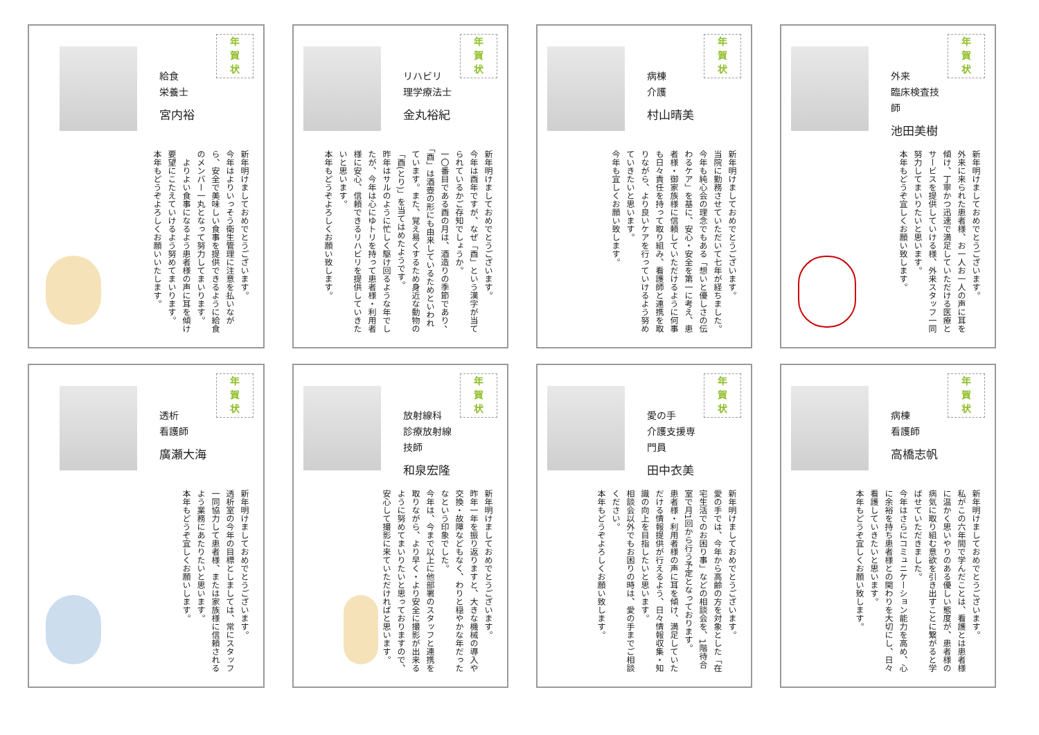給食
栄養士
宮内裕
年
賀
状
新年明けましておめでとうございます。
今年はよりいっそう衛生管理に注意を払いながら、安全で美味しい食事を提供できるように給食のメンバー一丸となって努力してまいります。
　よりよい食事になるよう患者様の声に耳を傾け要望にこたえていけるよう努めてまいります。
本年もどうぞよろしくお願いいたします。
リハビリ
理学療法士
金丸裕紀
年
賀
状
新年明けましておめでとうございます。
今年は酉年ですが、なぜ「酉」という漢字が当てられているかご存知でしょうか。
一〇番目である酉の月は、酒造りの季節であり、「酉」は酒壺の形にも由来しているためといわれています。また、覚え易くするため身近な動物の「酉(とり)」を当てはめたようです。
昨年はサルのように忙しく駆け回るような年でしたが、今年は心にゆトリを持って患者様・利用者様に安心、信頼できるリハビリを提供していきたいと思います。
本年もどうぞよろしくお願い致します。
病棟
介護
村山晴美
年
賀
状
新年明けましておめでとうございます。
当院に勤務させていただいて七年が経ちました。
今年も純心会の理念でもある「想いと優しさの伝わるケア」を基に、安心・安全を第一に考え、患者様・御家族様に信頼していただけるように何事も日々責任を持って取り組み、看護師と連携を取りながら、より良いケアを行っていけるよう努めていきたいと思います。
今年も宜しくお願い致します。
外来
臨床検査技師
池田美樹
年
賀
状
新年明けましておめでとうございます。
外来に来られた患者様、お一人お一人の声に耳を傾け、丁寧かつ迅速で満足していただける医療とサービスを提供していける様、外来スタッフ一同努力してまいりたいと思います。
本年もどうぞ宜しくお願い致します。
透析
看護師
廣瀬大海
年
賀
状
新年明けましておめでとうございます。
透析室の今年の目標としましては、常にスタッフ一同協力して患者様、または家族様に信頼されるよう業務にあたりたいと思います。
本年もどうぞ宜しくお願いします。
放射線科
診療放射線技師
和泉宏隆
年
賀
状
新年明けましておめでとうございます。
昨年一年を振り返りますと、大きな機械の導入や交換・故障などもなく、わりと穏やかな年だったなという印象でした。
今年は、今まで以上に他部署のスタッフと連携を取りながら、より早く・より安全に撮影が出来るように努めてまいりたいと思っておりますので、安心して撮影に来ていただければと思います。
愛の手
介護支援専門員
田中衣美
年
賀
状
新年明けましておめでとうございます。
愛の手では、今年から高齢の方を対象とした「在宅生活でのお困り事」などの相談会を、1階待合室で月1回から行う予定となっております。
患者様・利用者様の声に耳を傾け、満足していただける情報提供が行えるよう、日々情報収集・知識の向上を目指したいと思います。
相談会以外でもお困りの時は、愛の手までご相談ください。
本年もどうぞよろしくお願い致します。
病棟
看護師
高橋志帆
年
賀
状
新年明けましておめでとうございます。
私がこの六年間で学んだことは、看護とは患者様に温かく思いやりのある優しい態度が、患者様の病気に取り組む意欲を引き出すことに繋がると学ばせていただきました。
今年はさらにコミュニケーション能力を高め、心に余裕を持ち患者様との関わりを大切にし、日々看護していきたいと思います。
本年もどうぞ宜しくお願い致します。